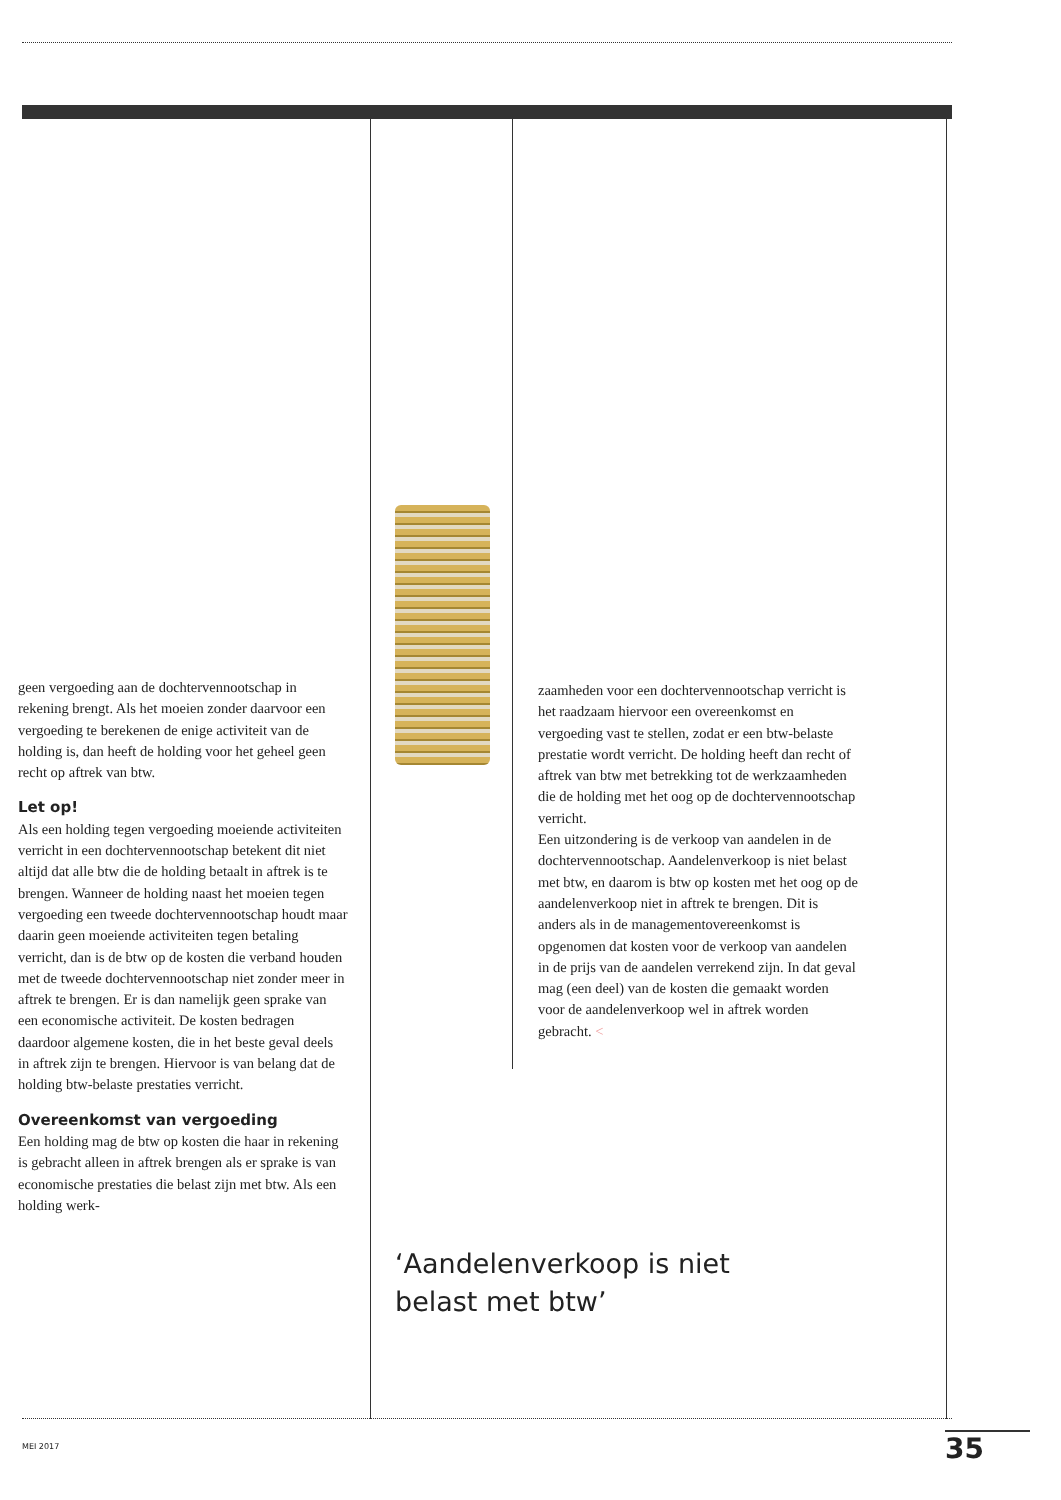geen vergoeding aan de dochtervennootschap in rekening brengt. Als het moeien zonder daarvoor een vergoeding te berekenen de enige activiteit van de holding is, dan heeft de holding voor het geheel geen recht op aftrek van btw.
Let op!
Als een holding tegen vergoeding moeiende activiteiten verricht in een dochtervennootschap betekent dit niet altijd dat alle btw die de holding betaalt in aftrek is te brengen. Wanneer de holding naast het moeien tegen vergoeding een tweede dochtervennootschap houdt maar daarin geen moeiende activiteiten tegen betaling verricht, dan is de btw op de kosten die verband houden met de tweede dochtervennootschap niet zonder meer in aftrek te brengen. Er is dan namelijk geen sprake van een economische activiteit. De kosten bedragen daardoor algemene kosten, die in het beste geval deels in aftrek zijn te brengen. Hiervoor is van belang dat de holding btw-belaste prestaties verricht.
Overeenkomst van vergoeding
Een holding mag de btw op kosten die haar in rekening is gebracht alleen in aftrek brengen als er sprake is van economische prestaties die belast zijn met btw. Als een holding werk-
zaamheden voor een dochtervennootschap verricht is het raadzaam hiervoor een overeenkomst en vergoeding vast te stellen, zodat er een btw-belaste prestatie wordt verricht. De holding heeft dan recht of aftrek van btw met betrekking tot de werkzaamheden die de holding met het oog op de dochtervennootschap verricht.
Een uitzondering is de verkoop van aandelen in de dochtervennootschap. Aandelenverkoop is niet belast met btw, en daarom is btw op kosten met het oog op de aandelenverkoop niet in aftrek te brengen. Dit is anders als in de managementovereenkomst is opgenomen dat kosten voor de verkoop van aandelen in de prijs van de aandelen verrekend zijn. In dat geval mag (een deel) van de kosten die gemaakt worden voor de aandelenverkoop wel in aftrek worden gebracht. <
‘Aandelenverkoop is niet
belast met btw’
MEI 2017 35